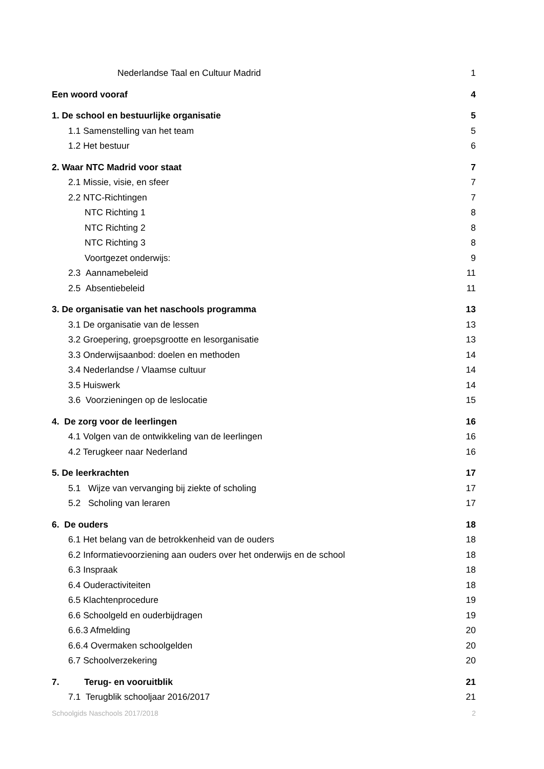Nederlandse Taal en Cultuur Madrid 1
Een woord vooraf 4
1. De school en bestuurlijke organisatie 5
1.1 Samenstelling van het team 5
1.2 Het bestuur 6
2. Waar NTC Madrid voor staat 7
2.1 Missie, visie, en sfeer 7
2.2 NTC-Richtingen 7
NTC Richting 1 8
NTC Richting 2 8
NTC Richting 3 8
Voortgezet onderwijs: 9
2.3 Aannamebeleid 11
2.5 Absentiebeleid 11
3. De organisatie van het naschools programma 13
3.1 De organisatie van de lessen 13
3.2 Groepering, groepsgrootte en lesorganisatie 13
3.3 Onderwijsaanbod: doelen en methoden 14
3.4 Nederlandse / Vlaamse cultuur 14
3.5 Huiswerk 14
3.6 Voorzieningen op de leslocatie 15
4. De zorg voor de leerlingen 16
4.1 Volgen van de ontwikkeling van de leerlingen 16
4.2 Terugkeer naar Nederland 16
5. De leerkrachten 17
5.1 Wijze van vervanging bij ziekte of scholing 17
5.2 Scholing van leraren 17
6. De ouders 18
6.1 Het belang van de betrokkenheid van de ouders 18
6.2 Informatievoorziening aan ouders over het onderwijs en de school 18
6.3 Inspraak 18
6.4 Ouderactiviteiten 18
6.5 Klachtenprocedure 19
6.6 Schoolgeld en ouderbijdragen 19
6.6.3 Afmelding 20
6.6.4 Overmaken schoolgelden 20
6.7 Schoolverzekering 20
7. Terug- en vooruitblik 21
7.1 Terugblik schooljaar 2016/2017 21
Schoolgids Naschools 2017/2018 2